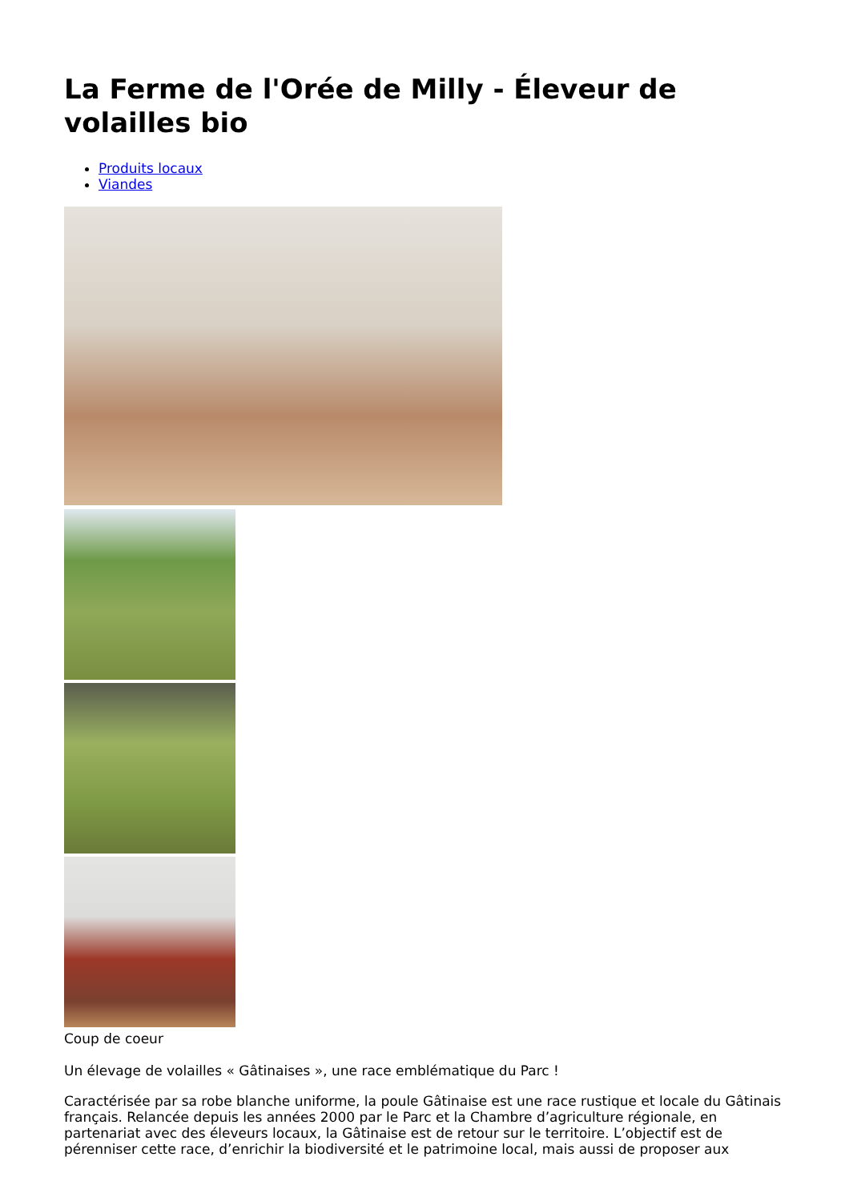La Ferme de l'Orée de Milly - Éleveur de volailles bio
Produits locaux
Viandes
Coup de coeur
Un élevage de volailles « Gâtinaises », une race emblématique du Parc !
Caractérisée par sa robe blanche uniforme, la poule Gâtinaise est une race rustique et locale du Gâtinais français. Relancée depuis les années 2000 par le Parc et la Chambre d’agriculture régionale, en partenariat avec des éleveurs locaux, la Gâtinaise est de retour sur le territoire. L’objectif est de pérenniser cette race, d’enrichir la biodiversité et le patrimoine local, mais aussi de proposer aux